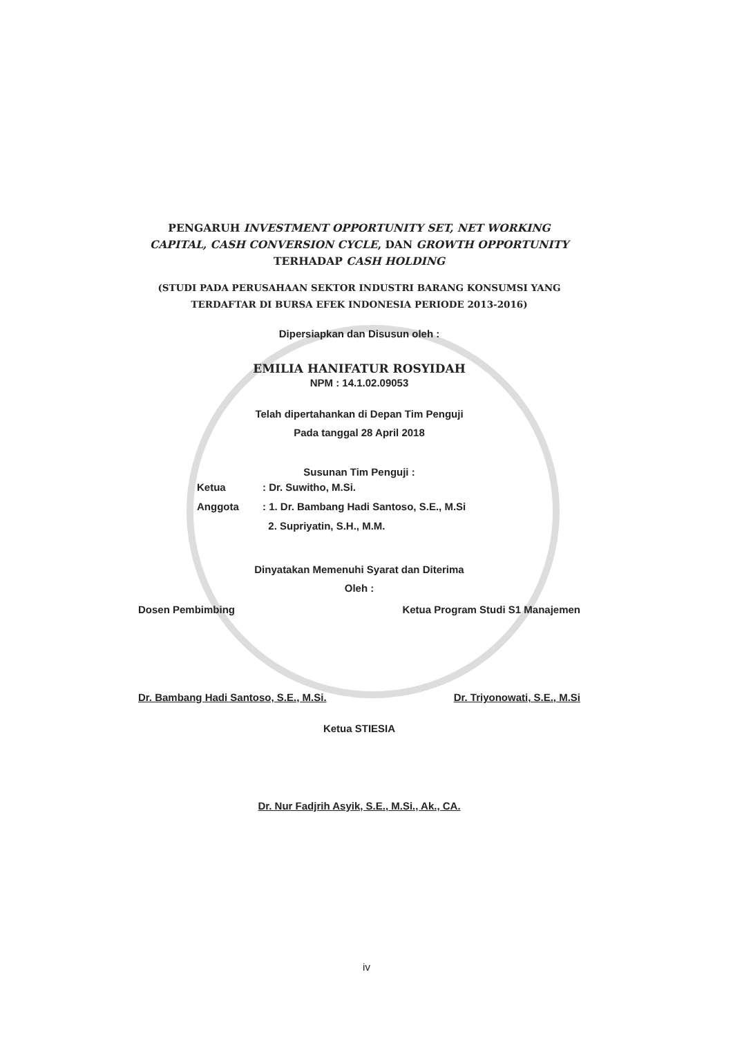PENGARUH INVESTMENT OPPORTUNITY SET, NET WORKING CAPITAL, CASH CONVERSION CYCLE, DAN GROWTH OPPORTUNITY TERHADAP CASH HOLDING
(STUDI PADA PERUSAHAAN SEKTOR INDUSTRI BARANG KONSUMSI YANG TERDAFTAR DI BURSA EFEK INDONESIA PERIODE 2013-2016)
Dipersiapkan dan Disusun oleh :
EMILIA HANIFATUR ROSYIDAH
NPM : 14.1.02.09053
Telah dipertahankan di Depan Tim Penguji
Pada tanggal 28 April 2018
Susunan Tim Penguji :
Ketua: Dr. Suwitho, M.Si.
Anggota: 1. Dr. Bambang Hadi Santoso, S.E., M.Si
2. Supriyatin, S.H., M.M.
Dinyatakan Memenuhi Syarat dan Diterima
Oleh :
Dosen Pembimbing Ketua Program Studi S1 Manajemen
Dr. Bambang Hadi Santoso, S.E., M.Si. Dr. Triyonowati, S.E., M.Si
Ketua STIESIA
Dr. Nur Fadjrih Asyik, S.E., M.Si., Ak., CA.
iv